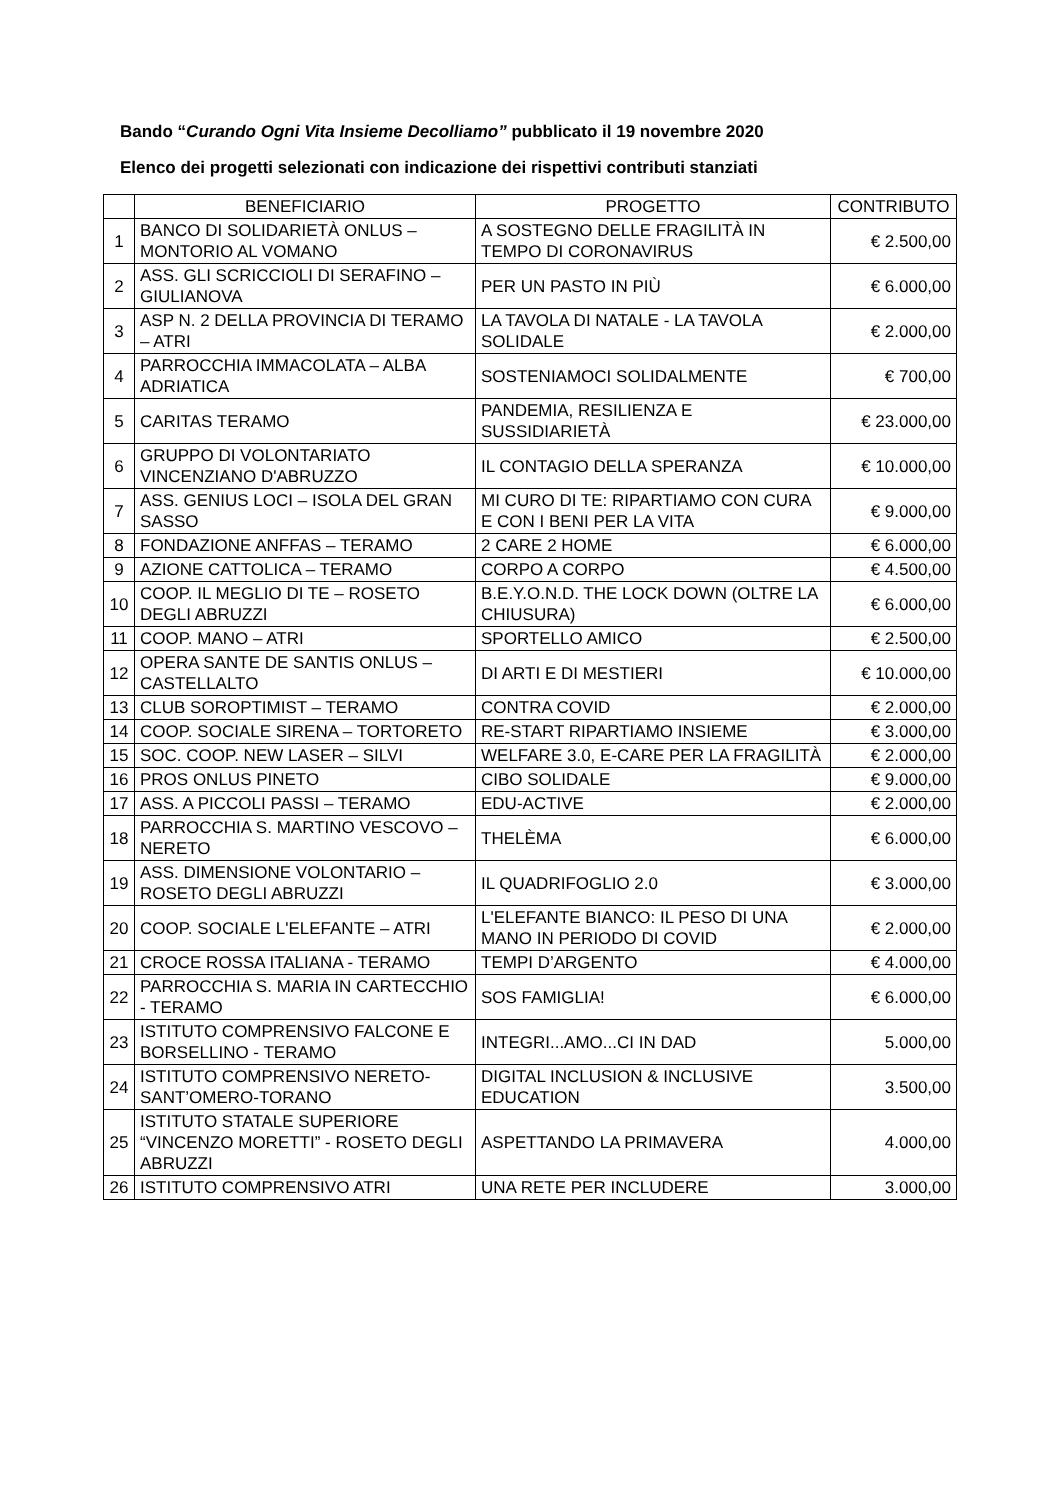Bando “Curando Ogni Vita Insieme Decolliamo” pubblicato il 19 novembre 2020
Elenco dei progetti selezionati con indicazione dei rispettivi contributi stanziati
| | BENEFICIARIO | PROGETTO | CONTRIBUTO |
| --- | --- | --- | --- |
| 1 | BANCO DI SOLIDARIETÀ ONLUS – MONTORIO AL VOMANO | A SOSTEGNO DELLE FRAGILITÀ IN TEMPO DI CORONAVIRUS | € 2.500,00 |
| 2 | ASS. GLI SCRICCIOLI DI SERAFINO – GIULIANOVA | PER UN PASTO IN PIÙ | € 6.000,00 |
| 3 | ASP N. 2 DELLA PROVINCIA DI TERAMO – ATRI | LA TAVOLA DI NATALE - LA TAVOLA SOLIDALE | € 2.000,00 |
| 4 | PARROCCHIA IMMACOLATA – ALBA ADRIATICA | SOSTENIAMOCI SOLIDALMENTE | € 700,00 |
| 5 | CARITAS TERAMO | PANDEMIA, RESILIENZA E SUSSIDIARIETÀ | € 23.000,00 |
| 6 | GRUPPO DI VOLONTARIATO VINCENZIANO D'ABRUZZO | IL CONTAGIO DELLA SPERANZA | € 10.000,00 |
| 7 | ASS. GENIUS LOCI – ISOLA DEL GRAN SASSO | MI CURO DI TE: RIPARTIAMO CON CURA E CON I BENI PER LA VITA | € 9.000,00 |
| 8 | FONDAZIONE ANFFAS – TERAMO | 2 CARE 2 HOME | € 6.000,00 |
| 9 | AZIONE CATTOLICA – TERAMO | CORPO A CORPO | € 4.500,00 |
| 10 | COOP. IL MEGLIO DI TE – ROSETO DEGLI ABRUZZI | B.E.Y.O.N.D. THE LOCK DOWN (OLTRE LA CHIUSURA) | € 6.000,00 |
| 11 | COOP. MANO – ATRI | SPORTELLO AMICO | € 2.500,00 |
| 12 | OPERA SANTE DE SANTIS ONLUS – CASTELLALTO | DI ARTI E DI MESTIERI | € 10.000,00 |
| 13 | CLUB SOROPTIMIST – TERAMO | CONTRA COVID | € 2.000,00 |
| 14 | COOP. SOCIALE SIRENA – TORTORETO | RE-START RIPARTIAMO INSIEME | € 3.000,00 |
| 15 | SOC. COOP. NEW LASER – SILVI | WELFARE 3.0, E-CARE PER LA FRAGILITÀ | € 2.000,00 |
| 16 | PROS ONLUS PINETO | CIBO SOLIDALE | € 9.000,00 |
| 17 | ASS. A PICCOLI PASSI – TERAMO | EDU-ACTIVE | € 2.000,00 |
| 18 | PARROCCHIA S. MARTINO VESCOVO – NERETO | THELÈMA | € 6.000,00 |
| 19 | ASS. DIMENSIONE VOLONTARIO – ROSETO DEGLI ABRUZZI | IL QUADRIFOGLIO 2.0 | € 3.000,00 |
| 20 | COOP. SOCIALE L'ELEFANTE – ATRI | L'ELEFANTE BIANCO: IL PESO DI UNA MANO IN PERIODO DI COVID | € 2.000,00 |
| 21 | CROCE ROSSA ITALIANA - TERAMO | TEMPI D’ARGENTO | € 4.000,00 |
| 22 | PARROCCHIA S. MARIA IN CARTECCHIO - TERAMO | SOS FAMIGLIA! | € 6.000,00 |
| 23 | ISTITUTO COMPRENSIVO FALCONE E BORSELLINO - TERAMO | INTEGRI...AMO...CI IN DAD | 5.000,00 |
| 24 | ISTITUTO COMPRENSIVO NERETO-SANT’OMERO-TORANO | DIGITAL INCLUSION & INCLUSIVE EDUCATION | 3.500,00 |
| 25 | ISTITUTO STATALE SUPERIORE “VINCENZO MORETTI” - ROSETO DEGLI ABRUZZI | ASPETTANDO LA PRIMAVERA | 4.000,00 |
| 26 | ISTITUTO COMPRENSIVO ATRI | UNA RETE PER INCLUDERE | 3.000,00 |